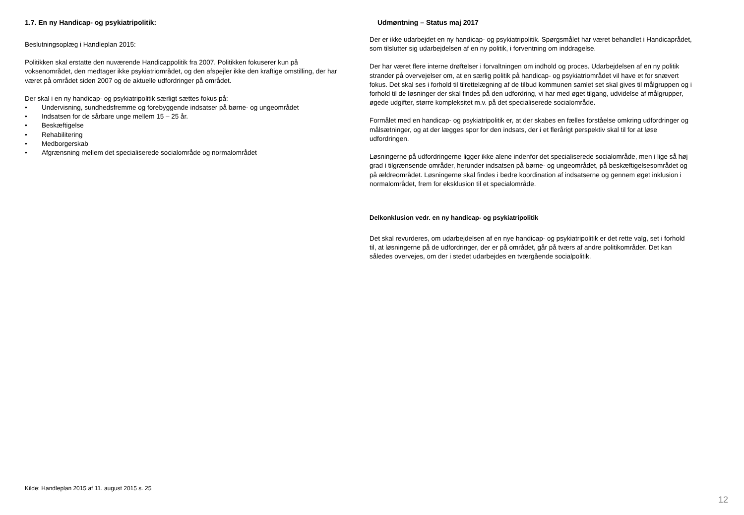1.7. En ny Handicap- og psykiatripolitik:
Beslutningsoplæg i Handleplan 2015:
Politikken skal erstatte den nuværende Handicappolitik fra 2007. Politikken fokuserer kun på voksenområdet, den medtager ikke psykiatriområdet, og den afspejler ikke den kraftige omstilling, der har været på området siden 2007 og de aktuelle udfordringer på området.
Der skal i en ny handicap- og psykiatripolitik særligt sættes fokus på:
• Undervisning, sundhedsfremme og forebyggende indsatser på børne- og ungeområdet
• Indsatsen for de sårbare unge mellem 15 – 25 år.
• Beskæftigelse
• Rehabilitering
• Medborgerskab
• Afgrænsning mellem det specialiserede socialområde og normalområdet
Udmøntning – Status maj 2017
Der er ikke udarbejdet en ny handicap- og psykiatripolitik. Spørgsmålet har været behandlet i Handicaprådet, som tilslutter sig udarbejdelsen af en ny politik, i forventning om inddragelse.
Der har været flere interne drøftelser i forvaltningen om indhold og proces. Udarbejdelsen af en ny politik strander på overvejelser om, at en særlig politik på handicap- og psykiatriområdet vil have et for snævert fokus. Det skal ses i forhold til tilrettelægning af de tilbud kommunen samlet set skal gives til målgruppen og i forhold til de løsninger der skal findes på den udfordring, vi har med øget tilgang, udvidelse af målgrupper, øgede udgifter, større kompleksitet m.v. på det specialiserede socialområde.
Formålet med en handicap- og psykiatripolitik er, at der skabes en fælles forståelse omkring udfordringer og målsætninger, og at der lægges spor for den indsats, der i et flerårigt perspektiv skal til for at løse udfordringen.
Løsningerne på udfordringerne ligger ikke alene indenfor det specialiserede socialområde, men i lige så høj grad i tilgrænsende områder, herunder indsatsen på børne- og ungeområdet, på beskæftigelsesområdet og på ældreområdet. Løsningerne skal findes i bedre koordination af indsatserne og gennem øget inklusion i normalområdet, frem for eksklusion til et specialområde.
Delkonklusion vedr. en ny handicap- og psykiatripolitik
Det skal revurderes, om udarbejdelsen af en nye handicap- og psykiatripolitik er det rette valg, set i forhold til, at løsningerne på de udfordringer, der er på området, går på tværs af andre politikområder. Det kan således overvejes, om der i stedet udarbejdes en tværgående socialpolitik.
Kilde: Handleplan 2015 af 11. august 2015 s. 25
12